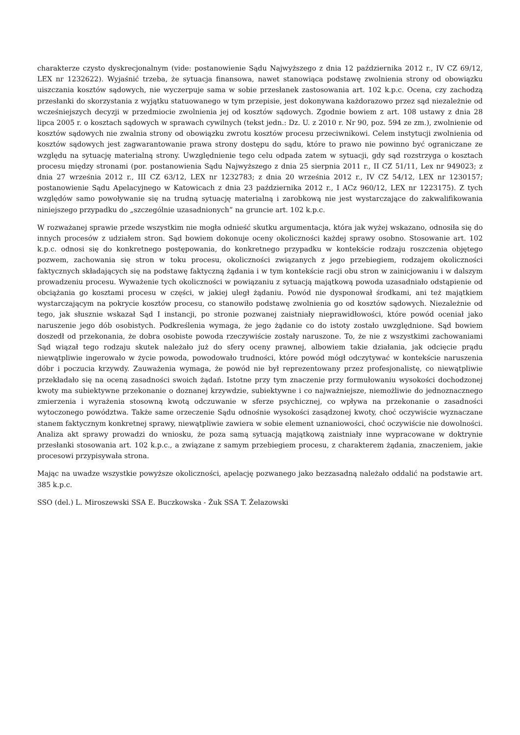charakterze czysto dyskrecjonalnym (vide: postanowienie Sądu Najwyższego z dnia 12 października 2012 r., IV CZ 69/12, LEX nr 1232622). Wyjaśnić trzeba, że sytuacja finansowa, nawet stanowiąca podstawę zwolnienia strony od obowiązku uiszczania kosztów sądowych, nie wyczerpuje sama w sobie przesłanek zastosowania art. 102 k.p.c. Ocena, czy zachodzą przesłanki do skorzystania z wyjątku statuowanego w tym przepisie, jest dokonywana każdorazowo przez sąd niezależnie od wcześniejszych decyzji w przedmiocie zwolnienia jej od kosztów sądowych. Zgodnie bowiem z art. 108 ustawy z dnia 28 lipca 2005 r. o kosztach sądowych w sprawach cywilnych (tekst jedn.: Dz. U. z 2010 r. Nr 90, poz. 594 ze zm.), zwolnienie od kosztów sądowych nie zwalnia strony od obowiązku zwrotu kosztów procesu przeciwnikowi. Celem instytucji zwolnienia od kosztów sądowych jest zagwarantowanie prawa strony dostępu do sądu, które to prawo nie powinno być ograniczane ze względu na sytuację materialną strony. Uwzględnienie tego celu odpada zatem w sytuacji, gdy sąd rozstrzyga o kosztach procesu między stronami (por. postanowienia Sądu Najwyższego z dnia 25 sierpnia 2011 r., II CZ 51/11, Lex nr 949023; z dnia 27 września 2012 r., III CZ 63/12, LEX nr 1232783; z dnia 20 września 2012 r., IV CZ 54/12, LEX nr 1230157; postanowienie Sądu Apelacyjnego w Katowicach z dnia 23 października 2012 r., I ACz 960/12, LEX nr 1223175). Z tych względów samo powoływanie się na trudną sytuację materialną i zarobkową nie jest wystarczające do zakwalifikowania niniejszego przypadku do „szczególnie uzasadnionych” na gruncie art. 102 k.p.c.
W rozważanej sprawie przede wszystkim nie mogła odnieść skutku argumentacja, która jak wyżej wskazano, odnosiła się do innych procesów z udziałem stron. Sąd bowiem dokonuje oceny okoliczności każdej sprawy osobno. Stosowanie art. 102 k.p.c. odnosi się do konkretnego postępowania, do konkretnego przypadku w kontekście rodzaju roszczenia objętego pozwem, zachowania się stron w toku procesu, okoliczności związanych z jego przebiegiem, rodzajem okoliczności faktycznych składających się na podstawę faktyczną żądania i w tym kontekście racji obu stron w zainicjowaniu i w dalszym prowadzeniu procesu. Wyważenie tych okoliczności w powiązaniu z sytuacją majątkową powoda uzasadniało odstąpienie od obciążania go kosztami procesu w części, w jakiej uległ żądaniu. Powód nie dysponował środkami, ani też majątkiem wystarczającym na pokrycie kosztów procesu, co stanowiło podstawę zwolnienia go od kosztów sądowych. Niezależnie od tego, jak słusznie wskazał Sąd I instancji, po stronie pozwanej zaistniały nieprawidłowości, które powód oceniał jako naruszenie jego dób osobistych. Podkreślenia wymaga, że jego żądanie co do istoty zostało uwzględnione. Sąd bowiem doszedł od przekonania, że dobra osobiste powoda rzeczywiście zostały naruszone. To, że nie z wszystkimi zachowaniami Sąd wiązał tego rodzaju skutek należało już do sfery oceny prawnej, albowiem takie działania, jak odcięcie prądu niewątpliwie ingerowało w życie powoda, powodowało trudności, które powód mógł odczytywać w kontekście naruszenia dóbr i poczucia krzywdy. Zauważenia wymaga, że powód nie był reprezentowany przez profesjonalistę, co niewątpliwie przekładało się na oceną zasadności swoich żądań. Istotne przy tym znaczenie przy formułowaniu wysokości dochodzonej kwoty ma subiektywne przekonanie o doznanej krzywdzie, subiektywne i co najważniejsze, niemożliwie do jednoznacznego zmierzenia i wyrażenia stosowną kwotą odczuwanie w sferze psychicznej, co wpływa na przekonanie o zasadności wytoczonego powództwa. Także same orzeczenie Sądu odnośnie wysokości zasądzonej kwoty, choć oczywiście wyznaczane stanem faktycznym konkretnej sprawy, niewątpliwie zawiera w sobie element uznaniowości, choć oczywiście nie dowolności. Analiza akt sprawy prowadzi do wniosku, że poza samą sytuacją majątkową zaistniały inne wypracowane w doktrynie przesłanki stosowania art. 102 k.p.c., a związane z samym przebiegiem procesu, z charakterem żądania, znaczeniem, jakie procesowi przypisywała strona.
Mając na uwadze wszystkie powyższe okoliczności, apelację pozwanego jako bezzasadną należało oddalić na podstawie art. 385 k.p.c.
SSO (del.) L. Miroszewski SSA E. Buczkowska - Żuk SSA T. Żelazowski